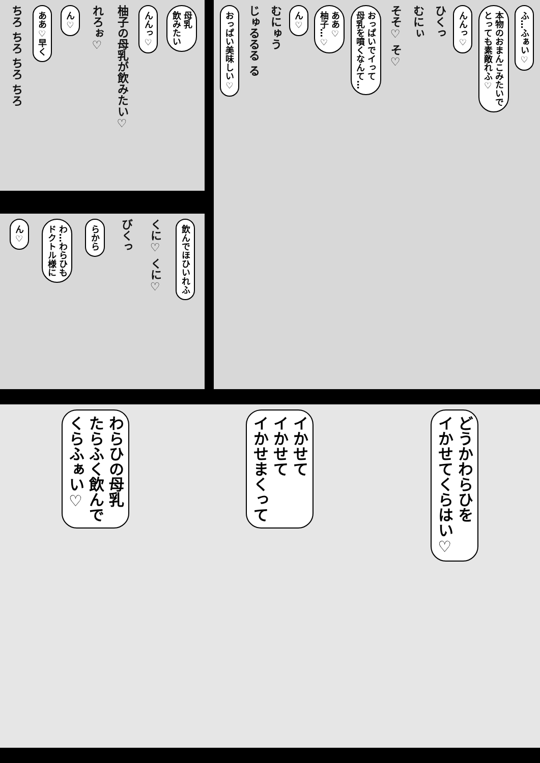母乳
飲みたい
んんっ♡
柚子の母乳が飲みたい♡
れろぉ♡
ん♡
ああ♡早く
ちろ ちろ ちろ ちろ
ふ…ふぁい♡
本物のおまんこみたいで
とっても素敵れふ♡
んんっ♡
ひくっ
むにぃ
そそ♡ そ♡
おっぱいでイって
母乳を噴くなんて…
ああ♡
柚子…♡
ん♡
むにゅう
じゅるるる る
おっぱい美味しい♡
飲んでほひいれふ
くに♡ くに♡
びくっ
らから
わ…わらひも
ドクトル様に
ん♡
どうかわらひを
イかせてくらはい♡
イかせて
イかせて
イかせまくって
わらひの母乳
たらふく飲んで
くらふぁい♡